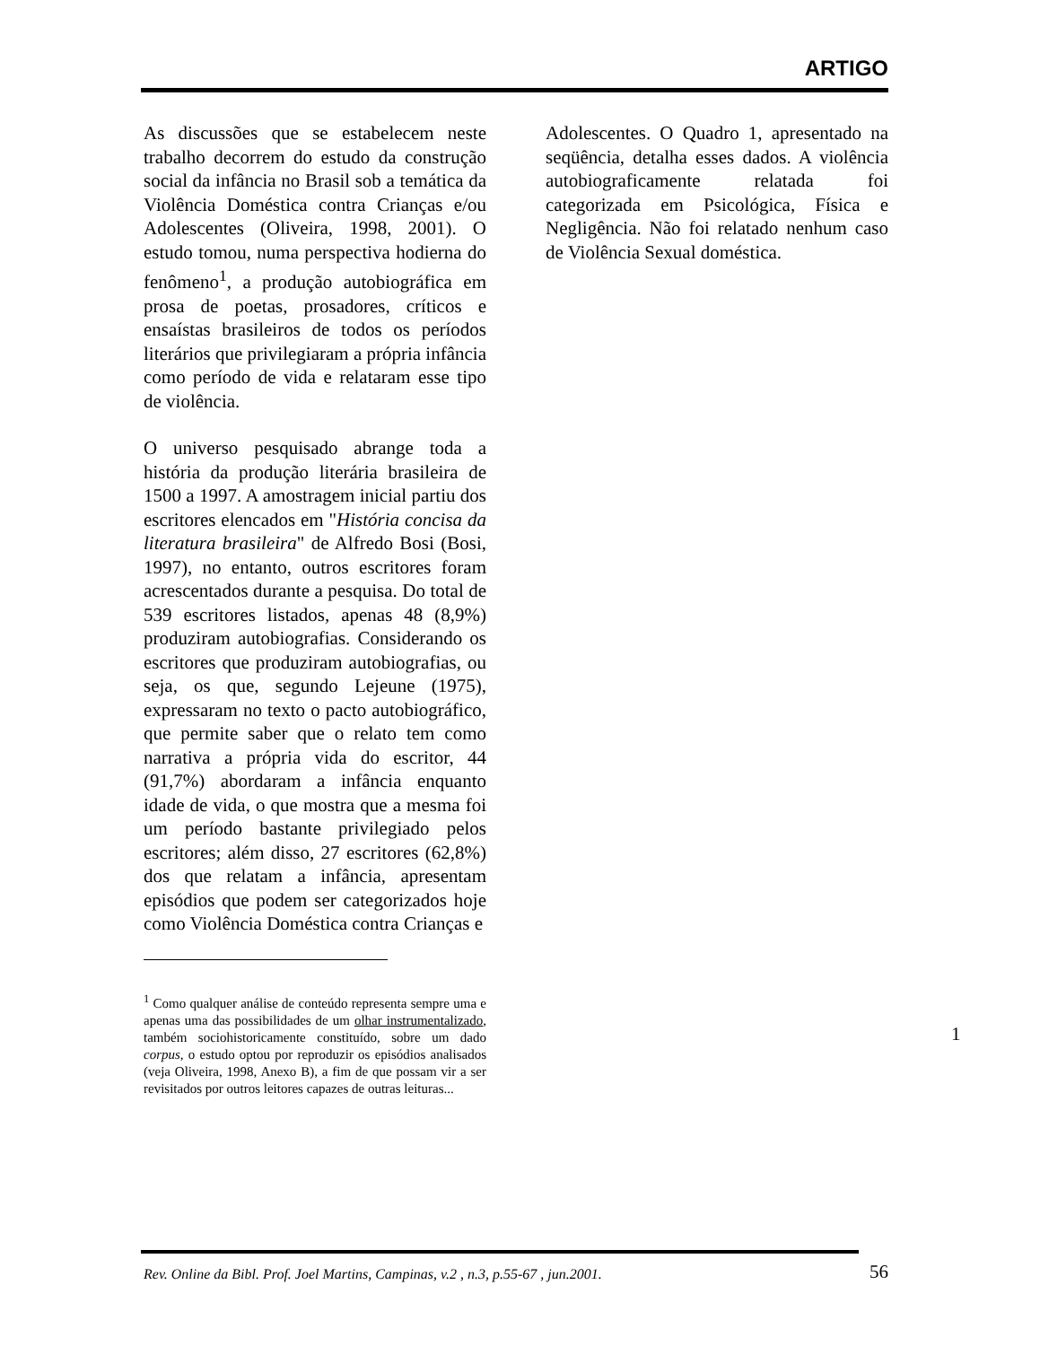ARTIGO
As discussões que se estabelecem neste trabalho decorrem do estudo da construção social da infância no Brasil sob a temática da Violência Doméstica contra Crianças e/ou Adolescentes (Oliveira, 1998, 2001). O estudo tomou, numa perspectiva hodierna do fenômeno<sup>1</sup>, a produção autobiográfica em prosa de poetas, prosadores, críticos e ensaístas brasileiros de todos os períodos literários que privilegiaram a própria infância como período de vida e relataram esse tipo de violência.
O universo pesquisado abrange toda a história da produção literária brasileira de 1500 a 1997. A amostragem inicial partiu dos escritores elencados em "História concisa da literatura brasileira" de Alfredo Bosi (Bosi, 1997), no entanto, outros escritores foram acrescentados durante a pesquisa. Do total de 539 escritores listados, apenas 48 (8,9%) produziram autobiografias. Considerando os escritores que produziram autobiografias, ou seja, os que, segundo Lejeune (1975), expressaram no texto o pacto autobiográfico, que permite saber que o relato tem como narrativa a própria vida do escritor, 44 (91,7%) abordaram a infância enquanto idade de vida, o que mostra que a mesma foi um período bastante privilegiado pelos escritores; além disso, 27 escritores (62,8%) dos que relatam a infância, apresentam episódios que podem ser categorizados hoje como Violência Doméstica contra Crianças e
<sup>1</sup> Como qualquer análise de conteúdo representa sempre uma e apenas uma das possibilidades de um olhar instrumentalizado, também sociohistoricamente constituído, sobre um dado corpus, o estudo optou por reproduzir os episódios analisados (veja Oliveira, 1998, Anexo B), a fim de que possam vir a ser revisitados por outros leitores capazes de outras leituras...
Adolescentes. O Quadro 1, apresentado na seqüência, detalha esses dados. A violência autobiograficamente relatada foi categorizada em Psicológica, Física e Negligência. Não foi relatado nenhum caso de Violência Sexual doméstica.
1
Rev. Online da Bibl. Prof. Joel Martins, Campinas, v.2 , n.3, p.55-67 , jun.2001. 56